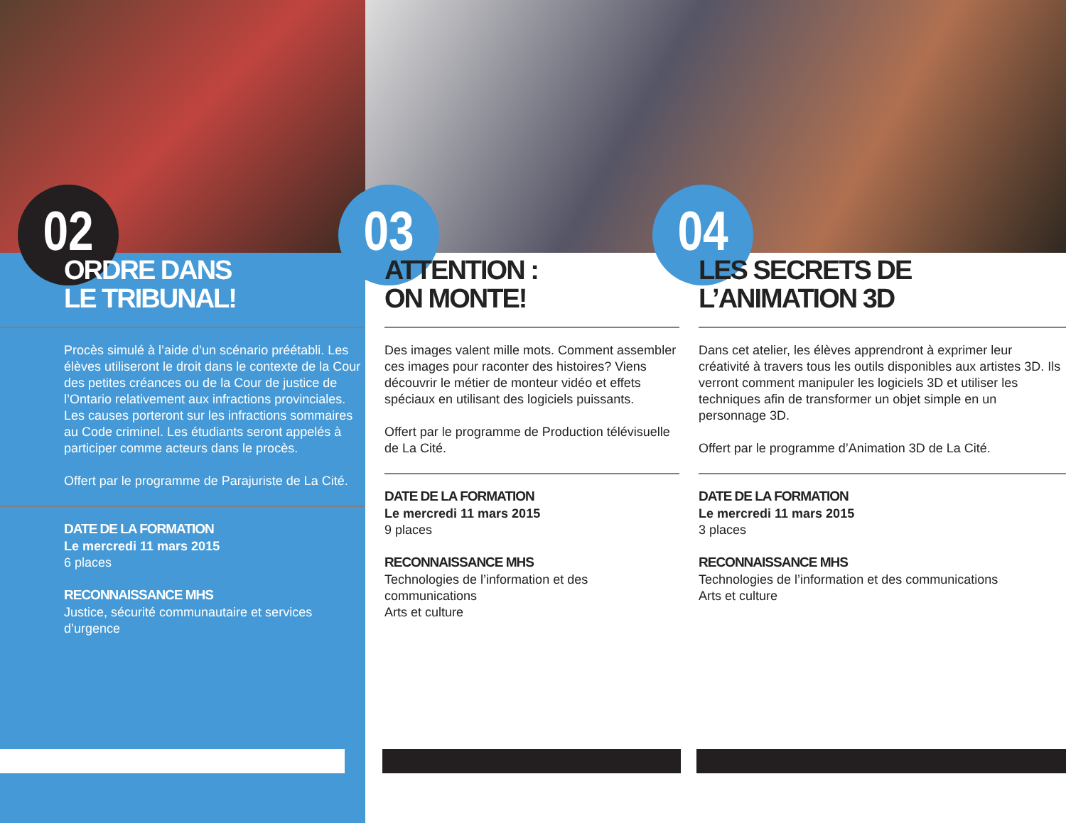02
ORDRE DANS
LE TRIBUNAL!
Procès simulé à l’aide d’un scénario préétabli. Les élèves utiliseront le droit dans le contexte de la Cour des petites créances ou de la Cour de justice de l’Ontario relativement aux infractions provinciales. Les causes porteront sur les infractions sommaires au Code criminel. Les étudiants seront appelés à participer comme acteurs dans le procès.
Offert par le programme de Parajuriste de La Cité.
DATE DE LA FORMATION
Le mercredi 11 mars 2015
6 places
RECONNAISSANCE MHS
Justice, sécurité communautaire et services d’urgence
03
ATTENTION :
ON MONTE!
Des images valent mille mots. Comment assembler ces images pour raconter des histoires? Viens découvrir le métier de monteur vidéo et effets spéciaux en utilisant des logiciels puissants.
Offert par le programme de Production télévisuelle de La Cité.
DATE DE LA FORMATION
Le mercredi 11 mars 2015
9 places
RECONNAISSANCE MHS
Technologies de l’information et des communications
Arts et culture
04
LES SECRETS DE
L’ANIMATION 3D
Dans cet atelier, les élèves apprendront à exprimer leur créativité à travers tous les outils disponibles aux artistes 3D. Ils verront comment manipuler les logiciels 3D et utiliser les techniques afin de transformer un objet simple en un personnage 3D.
Offert par le programme d’Animation 3D de La Cité.
DATE DE LA FORMATION
Le mercredi 11 mars 2015
3 places
RECONNAISSANCE MHS
Technologies de l’information et des communications
Arts et culture